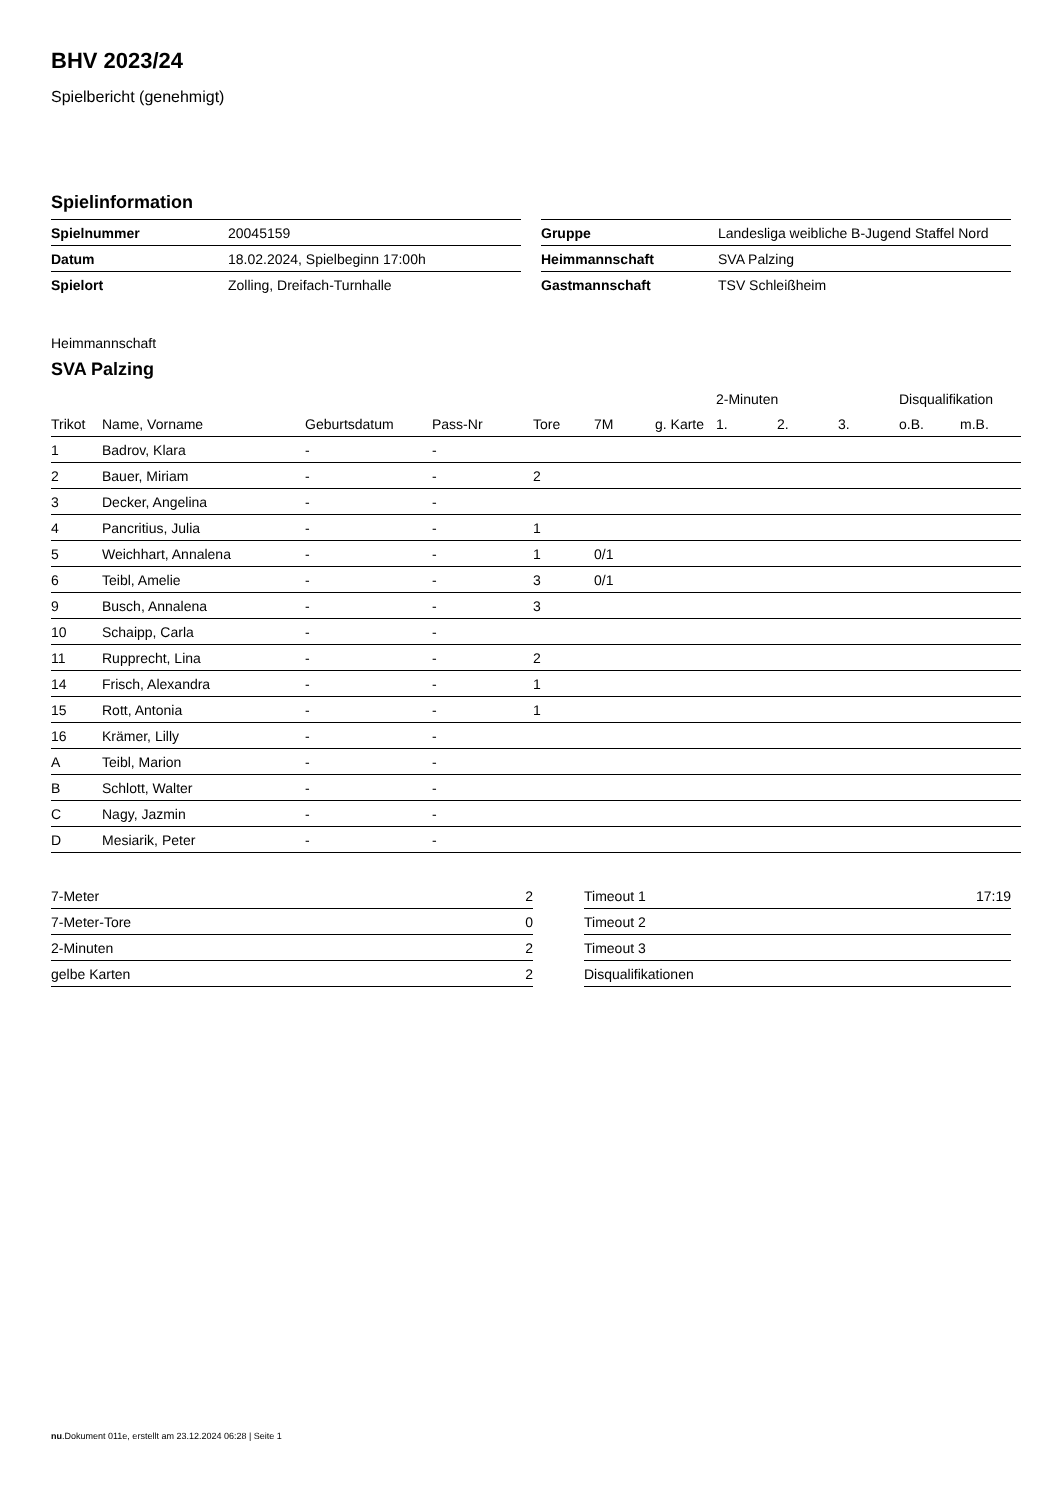BHV 2023/24
Spielbericht (genehmigt)
Spielinformation
| Spielnummer | 20045159 |
| Datum | 18.02.2024, Spielbeginn 17:00h |
| Spielort | Zolling, Dreifach-Turnhalle |
| Gruppe | Landesliga weibliche B-Jugend Staffel Nord |
| Heimmannschaft | SVA Palzing |
| Gastmannschaft | TSV Schleißheim |
Heimmannschaft
SVA Palzing
| | | | | | | | 2-Minuten | | | Disqualifikation | |
| --- | --- | --- | --- | --- | --- | --- | --- | --- | --- | --- | --- |
| Trikot | Name, Vorname | Geburtsdatum | Pass-Nr | Tore | 7M | g. Karte | 1. | 2. | 3. | o.B. | m.B. |
| 1 | Badrov, Klara | - | - | | | | | | | | |
| 2 | Bauer, Miriam | - | - | 2 | | | | | | | |
| 3 | Decker, Angelina | - | - | | | | | | | | |
| 4 | Pancritius, Julia | - | - | 1 | | | | | | | |
| 5 | Weichhart, Annalena | - | - | 1 | 0/1 | | | | | | |
| 6 | Teibl, Amelie | - | - | 3 | 0/1 | | | | | | |
| 9 | Busch, Annalena | - | - | 3 | | | | | | | |
| 10 | Schaipp, Carla | - | - | | | | | | | | |
| 11 | Rupprecht, Lina | - | - | 2 | | | | | | | |
| 14 | Frisch, Alexandra | - | - | 1 | | | | | | | |
| 15 | Rott, Antonia | - | - | 1 | | | | | | | |
| 16 | Krämer, Lilly | - | - | | | | | | | | |
| A | Teibl, Marion | - | - | | | | | | | | |
| B | Schlott, Walter | - | - | | | | | | | | |
| C | Nagy, Jazmin | - | - | | | | | | | | |
| D | Mesiarik, Peter | - | - | | | | | | | | |
| 7-Meter | 2 |
| 7-Meter-Tore | 0 |
| 2-Minuten | 2 |
| gelbe Karten | 2 |
| Timeout 1 | 17:19 |
| Timeout 2 | |
| Timeout 3 | |
| Disqualifikationen | |
nu.Dokument 011e, erstellt am 23.12.2024 06:28 | Seite 1